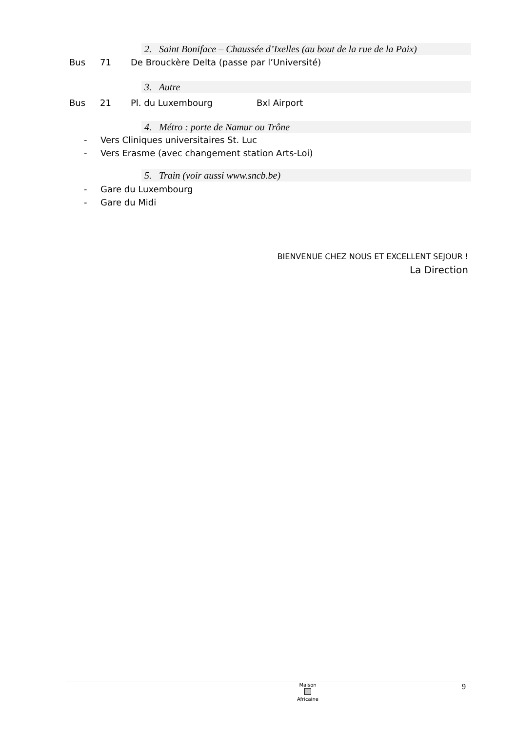2. Saint Boniface – Chaussée d’Ixelles (au bout de la rue de la Paix)
Bus 71 De Brouckère Delta (passe par l’Université)
3. Autre
Bus 21 Pl. du Luxembourg Bxl Airport
4. Métro : porte de Namur ou Trône
- Vers Cliniques universitaires St. Luc
- Vers Erasme (avec changement station Arts-Loi)
5. Train (voir aussi www.sncb.be)
- Gare du Luxembourg
- Gare du Midi
BIENVENUE CHEZ NOUS ET EXCELLENT SEJOUR !
La Direction
Maison
Africaine
9